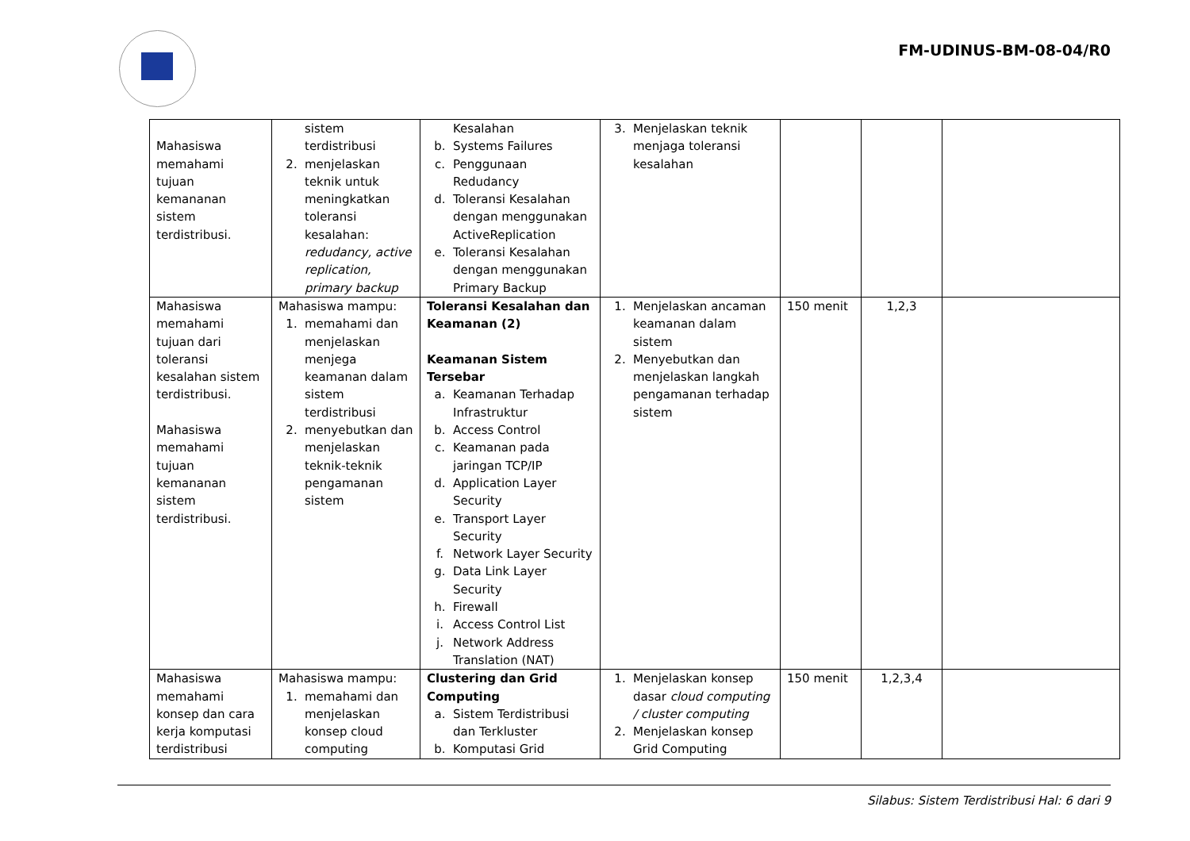FM-UDINUS-BM-08-04/R0
| Mahasiswa memahami tujuan kemananan sistem terdistribusi. | sistem terdistribusi 2. menjelaskan teknik untuk meningkatkan toleransi kesalahan: redudancy, active replication, primary backup | Kesalahan b. Systems Failures c. Penggunaan Redudancy d. Toleransi Kesalahan dengan menggunakan ActiveReplication e. Toleransi Kesalahan dengan menggunakan Primary Backup | 3. Menjelaskan teknik menjaga toleransi kesalahan | | | |
| Mahasiswa memahami tujuan dari toleransi kesalahan sistem terdistribusi. Mahasiswa memahami tujuan kemananan sistem terdistribusi. | Mahasiswa mampu: 1. memahami dan menjelaskan menjega keamanan dalam sistem terdistribusi 2. menyebutkan dan menjelaskan teknik-teknik pengamanan sistem | Toleransi Kesalahan dan Keamanan (2) Keamanan Sistem Tersebar a. Keamanan Terhadap Infrastruktur b. Access Control c. Keamanan pada jaringan TCP/IP d. Application Layer Security e. Transport Layer Security f. Network Layer Security g. Data Link Layer Security h. Firewall i. Access Control List j. Network Address Translation (NAT) | 1. Menjelaskan ancaman keamanan dalam sistem 2. Menyebutkan dan menjelaskan langkah pengamanan terhadap sistem | 150 menit | 1,2,3 | |
| Mahasiswa memahami konsep dan cara kerja komputasi terdistribusi | Mahasiswa mampu: 1. memahami dan menjelaskan konsep cloud computing | Clustering dan Grid Computing a. Sistem Terdistribusi dan Terkluster b. Komputasi Grid | 1. Menjelaskan konsep dasar cloud computing / cluster computing 2. Menjelaskan konsep Grid Computing | 150 menit | 1,2,3,4 | |
Silabus: Sistem Terdistribusi Hal: 6 dari 9